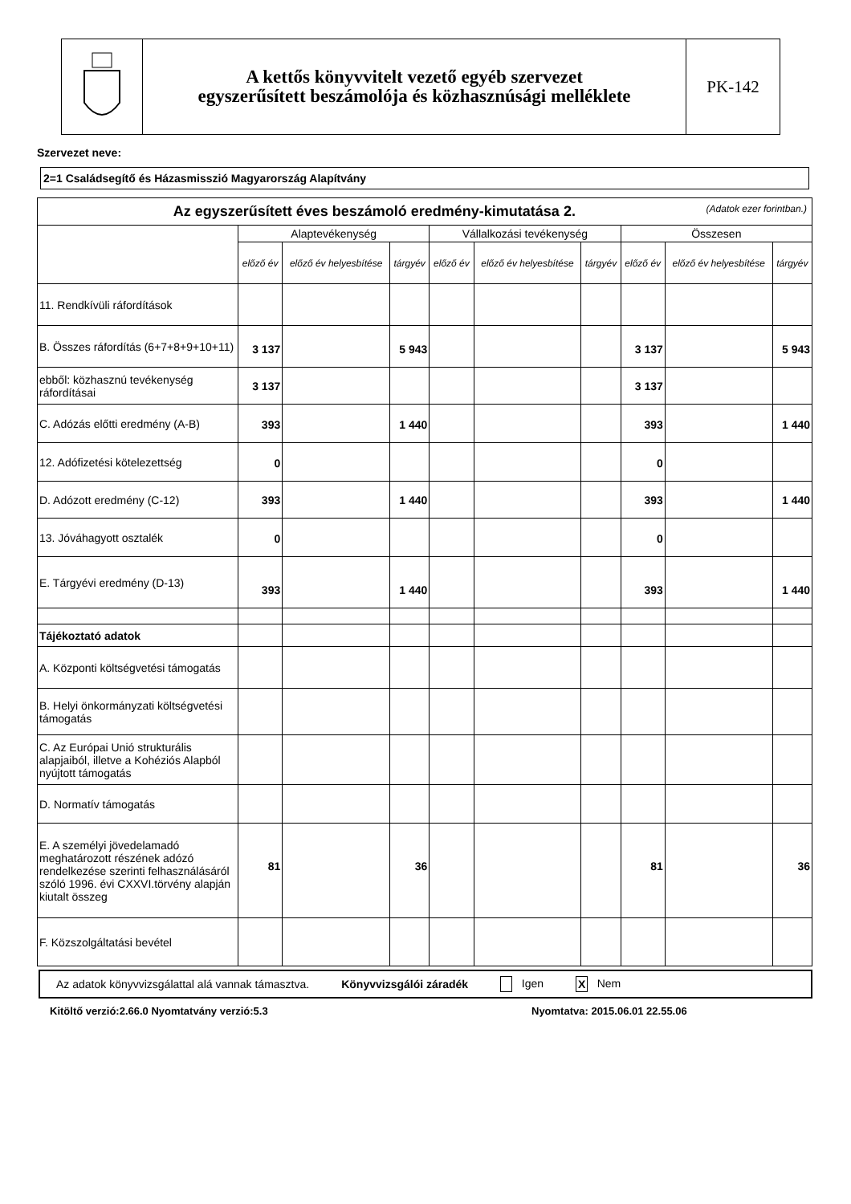A kettős könyvvitelt vezető egyéb szervezet
egyszerűsített beszámolója és közhasznúsági melléklete
PK-142
Szervezet neve:
2=1 Családsegítő és Házasmisszió Magyarország Alapítvány
| Az egyszerűsített éves beszámoló eredmény-kimutatása 2. (Adatok ezer forintban.) | | | | | | | | | |
| | Alaptevékenység | | | Vállalkozási tevékenység | | | Összesen | | |
| | előző év | előző év helyesbítése | tárgyév | előző év | előző év helyesbítése | tárgyév | előző év | előző év helyesbítése | tárgyév |
| 11. Rendkívüli ráfordítások | | | | | | | | | |
| B. Összes ráfordítás (6+7+8+9+10+11) | 3 137 | | 5 943 | | | | 3 137 | | 5 943 |
| ebből: közhasznú tevékenység ráfordításai | 3 137 | | | | | | 3 137 | | |
| C. Adózás előtti eredmény (A-B) | 393 | | 1 440 | | | | 393 | | 1 440 |
| 12. Adófizetési kötelezettség | 0 | | | | | | 0 | | |
| D. Adózott eredmény (C-12) | 393 | | 1 440 | | | | 393 | | 1 440 |
| 13. Jóváhagyott osztalék | 0 | | | | | | 0 | | |
| E. Tárgyévi eredmény (D-13) | 393 | | 1 440 | | | | 393 | | 1 440 |
| Tájékoztató adatok | | | | | | | | | |
| A. Központi költségvetési támogatás | | | | | | | | | |
| B. Helyi önkormányzati költségvetési támogatás | | | | | | | | | |
| C. Az Európai Unió strukturális alapjaiból, illetve a Kohéziós Alapból nyújtott támogatás | | | | | | | | | |
| D. Normatív támogatás | | | | | | | | | |
| E. A személyi jövedelamadó meghatározott részének adózó rendelkezése szerinti felhasználásáról szóló 1996. évi CXXVI.törvény alapján kiutalt összeg | 81 | | 36 | | | | 81 | | 36 |
| F. Közszolgáltatási bevétel | | | | | | | | | |
Az adatok könyvvizsgálattal alá vannak támasztva. Könyvvizsgálói záradék Igen X Nem
Kitöltő verzió:2.66.0 Nyomtatvány verzió:5.3 Nyomtatva: 2015.06.01 22.55.06